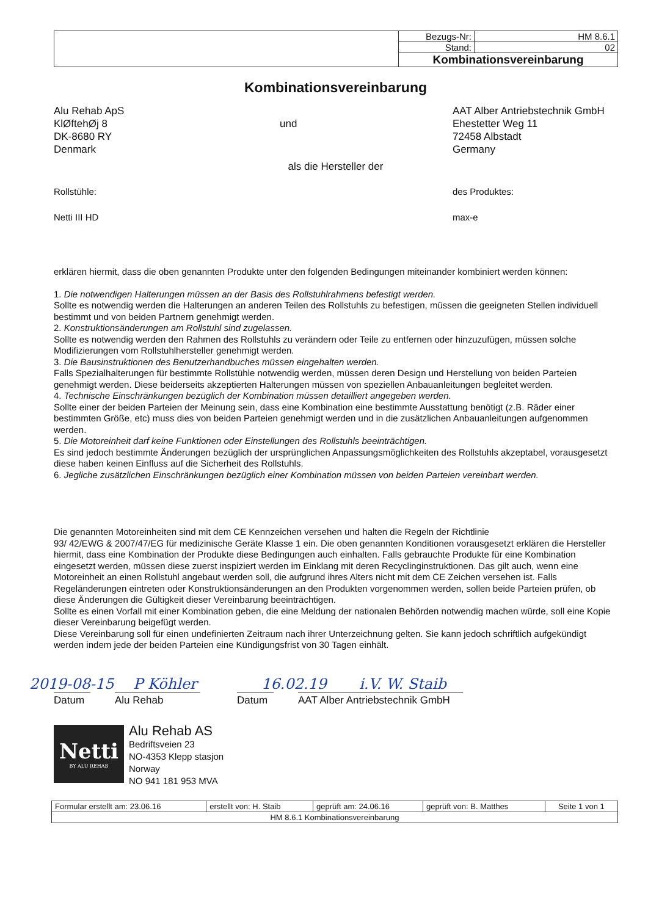| | Bezugs-Nr: | HM 8.6.1 |
| | Stand: | 02 |
| | Kombinationsvereinbarung | |
Kombinationsvereinbarung
Alu Rehab ApS
KlØftehØj 8
DK-8680 RY
Denmark
und
AAT Alber Antriebstechnik GmbH
Ehestetter Weg 11
72458 Albstadt
Germany
als die Hersteller der
Rollstühle:
Netti III HD
des Produktes:
max-e
erklären hiermit, dass die oben genannten Produkte unter den folgenden Bedingungen miteinander kombiniert werden können:
1. Die notwendigen Halterungen müssen an der Basis des Rollstuhlrahmens befestigt werden.
Sollte es notwendig werden die Halterungen an anderen Teilen des Rollstuhls zu befestigen, müssen die geeigneten Stellen individuell bestimmt und von beiden Partnern genehmigt werden.
2. Konstruktionsänderungen am Rollstuhl sind zugelassen.
Sollte es notwendig werden den Rahmen des Rollstuhls zu verändern oder Teile zu entfernen oder hinzuzufügen, müssen solche Modifizierungen vom Rollstuhlhersteller genehmigt werden.
3. Die Bausinstruktionen des Benutzerhandbuches müssen eingehalten werden.
Falls Spezialhalterungen für bestimmte Rollstühle notwendig werden, müssen deren Design und Herstellung von beiden Parteien genehmigt werden. Diese beiderseits akzeptierten Halterungen müssen von speziellen Anbauanleitungen begleitet werden.
4. Technische Einschränkungen bezüglich der Kombination müssen detailliert angegeben werden.
Sollte einer der beiden Parteien der Meinung sein, dass eine Kombination eine bestimmte Ausstattung benötigt (z.B. Räder einer bestimmten Größe, etc) muss dies von beiden Parteien genehmigt werden und in die zusätzlichen Anbauanleitungen aufgenommen werden.
5. Die Motoreinheit darf keine Funktionen oder Einstellungen des Rollstuhls beeinträchtigen.
Es sind jedoch bestimmte Änderungen bezüglich der ursprünglichen Anpassungsmöglichkeiten des Rollstuhls akzeptabel, vorausgesetzt diese haben keinen Einfluss auf die Sicherheit des Rollstuhls.
6. Jegliche zusätzlichen Einschränkungen bezüglich einer Kombination müssen von beiden Parteien vereinbart werden.
Die genannten Motoreinheiten sind mit dem CE Kennzeichen versehen und halten die Regeln der Richtlinie
93/ 42/EWG & 2007/47/EG für medizinische Geräte Klasse 1 ein. Die oben genannten Konditionen vorausgesetzt erklären die Hersteller hiermit, dass eine Kombination der Produkte diese Bedingungen auch einhalten. Falls gebrauchte Produkte für eine Kombination eingesetzt werden, müssen diese zuerst inspiziert werden im Einklang mit deren Recyclinginstruktionen. Das gilt auch, wenn eine Motoreinheit an einen Rollstuhl angebaut werden soll, die aufgrund ihres Alters nicht mit dem CE Zeichen versehen ist. Falls Regeländerungen eintreten oder Konstruktionsänderungen an den Produkten vorgenommen werden, sollen beide Parteien prüfen, ob diese Änderungen die Gültigkeit dieser Vereinbarung beeinträchtigen.
Sollte es einen Vorfall mit einer Kombination geben, die eine Meldung der nationalen Behörden notwendig machen würde, soll eine Kopie dieser Vereinbarung beigefügt werden.
Diese Vereinbarung soll für einen undefinierten Zeitraum nach ihrer Unterzeichnung gelten. Sie kann jedoch schriftlich aufgekündigt werden indem jede der beiden Parteien eine Kündigungsfrist von 30 Tagen einhält.
2019-08-15 P Köhler 16.02.19 i.V. W. Staib
Datum
Alu Rehab
Datum
AAT Alber Antriebstechnik GmbH
Netti
BY ALU REHAB
Alu Rehab AS
Bedriftsveien 23
NO-4353 Klepp stasjon
Norway
NO 941 181 953 MVA
| Formular erstellt am: 23.06.16 | erstellt von: H. Staib | geprüft am: 24.06.16 | geprüft von: B. Matthes | Seite 1 von 1 |
| HM 8.6.1 Kombinationsvereinbarung | | | | |